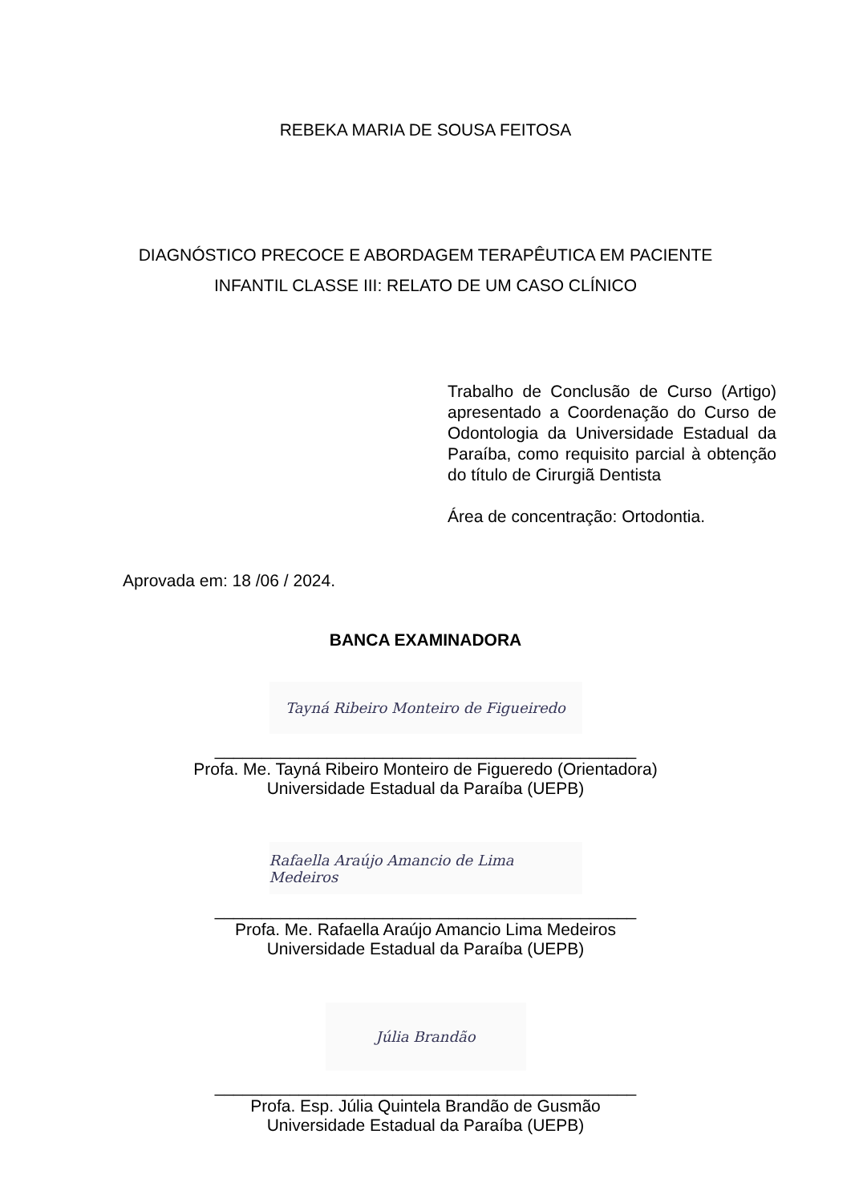REBEKA MARIA DE SOUSA FEITOSA
DIAGNÓSTICO PRECOCE E ABORDAGEM TERAPÊUTICA EM PACIENTE
INFANTIL CLASSE III: RELATO DE UM CASO CLÍNICO
Trabalho de Conclusão de Curso (Artigo) apresentado a Coordenação do Curso de Odontologia da Universidade Estadual da Paraíba, como requisito parcial à obtenção do título de Cirurgiã Dentista
Área de concentração: Ortodontia.
Aprovada em: 18 /06 / 2024.
BANCA EXAMINADORA
Tayná Ribeiro Monteiro de Figueiredo
_____________________________________________
Profa. Me. Tayná Ribeiro Monteiro de Figueredo (Orientadora)
Universidade Estadual da Paraíba (UEPB)
Rafaella Araújo Amancio de Lima Medeiros
_____________________________________________
Profa. Me. Rafaella Araújo Amancio Lima Medeiros
Universidade Estadual da Paraíba (UEPB)
Júlia Brandão
_____________________________________________
Profa. Esp. Júlia Quintela Brandão de Gusmão
Universidade Estadual da Paraíba (UEPB)